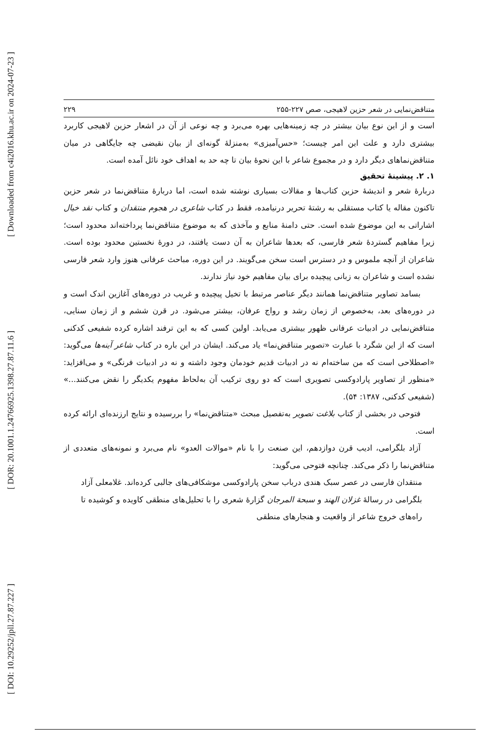[ DOI: 10.29252/jpll.27.87.227 ] [ DOR: 20.1001.1.24766925.1398.27.87.11.6 ] [ Downloaded from c4i2016.khu.ac.ir on 2024-07-23 ]
متناقض‌نمایی در شعر حزین لاهیجی، صص ۲۲۷-۲۵۵ ۲۲۹
است و از این نوع بیان بیشتر در چه زمینه‌هایی بهره می‌برد و چه نوعی از آن در اشعار حزین لاهیجی کاربرد بیشتری دارد و علت این امر چیست؛ «حس‌آمیزی» به‌منزلهٔ گونه‌ای از بیان نقیضی چه جایگاهی در میان متناقض‌نماهای دیگر دارد و در مجموع شاعر با این نحوهٔ بیان تا چه حد به اهداف خود نائل آمده است.
۱. ۲. پیشینهٔ تحقیق
دربارهٔ شعر و اندیشهٔ حزین کتاب‌ها و مقالات بسیاری نوشته شده است، اما دربارهٔ متناقض‌نما در شعر حزین تاکنون مقاله یا کتاب مستقلی به رشتهٔ تحریر درنیامده، فقط در کتاب شاعری در هجوم منتقدان و کتاب نقد خیال اشاراتی به این موضوع شده است. حتی دامنهٔ منابع و مآخذی که به موضوع متناقض‌نما پرداخته‌اند محدود است؛ زیرا مفاهیم گستردهٔ شعر فارسی، که بعدها شاعران به آن دست یافتند، در دورهٔ نخستین محدود بوده است. شاعران از آنچه ملموس و در دسترس است سخن می‌گویند. در این دوره، مباحث عرفانی هنوز وارد شعر فارسی نشده است و شاعران به زبانی پیچیده برای بیان مفاهیم خود نیاز ندارند.
بسامد تصاویر متناقض‌نما همانند دیگر عناصر مرتبط با تخیل پیچیده و غریب در دوره‌های آغازین اندک است و در دوره‌های بعد، به‌خصوص از زمان رشد و رواج عرفان، بیشتر می‌شود. در قرن ششم و از زمان سنایی، متناقض‌نمایی در ادبیات عرفانی ظهور بیشتری می‌یابد. اولین کسی که به این ترفند اشاره کرده شفیعی کدکنی است که از این شگرد با عبارت «تصویر متناقض‌نما» یاد می‌کند. ایشان در این باره در کتاب شاعر آینه‌ها می‌گوید: «اصطلاحی است که من ساخته‌ام نه در ادبیات قدیم خودمان وجود داشته و نه در ادبیات فرنگی» و می‌افزاید: «منظور از تصاویر پارادوکسی تصویری است که دو روی ترکیب آن به‌لحاظ مفهوم یکدیگر را نقض می‌کنند...» (شفیعی کدکنی، ۱۳۸۷: ۵۴).
فتوحی در بخشی از کتاب بلاغت تصویر به‌تفصیل مبحث «متناقض‌نما» را بررسیده و نتایج ارزنده‌ای ارائه کرده است.
آزاد بلگرامی، ادیب قرن دوازدهم، این صنعت را با نام «موالات العدو» نام می‌برد و نمونه‌های متعددی از متناقض‌نما را ذکر می‌کند. چنانچه فتوحی می‌گوید:
منتقدان فارسی در عصر سبک هندی درباب سخن پارادوکسی موشکافی‌های جالبی کرده‌اند. غلامعلی آزاد بلگرامی در رسالهٔ غزلان الهند و سبحة المرجان گزارهٔ شعری را با تحلیل‌های منطقی کاویده و کوشیده تا راه‌های خروج شاعر از واقعیت و هنجارهای منطقی